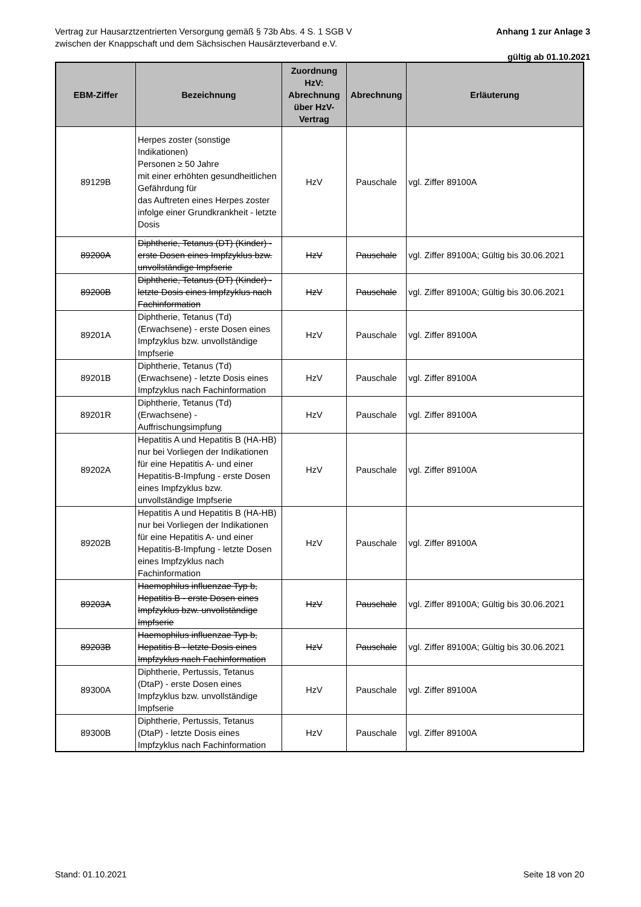Vertrag zur Hausarztzentrierten Versorgung gemäß § 73b Abs. 4 S. 1 SGB V
zwischen der Knappschaft und dem Sächsischen Hausärzteverband e.V.
Anhang 1 zur Anlage 3
gültig ab 01.10.2021
| EBM-Ziffer | Bezeichnung | Zuordnung HzV: Abrechnung über HzV-Vertrag | Abrechnung | Erläuterung |
| --- | --- | --- | --- | --- |
| 89129B | Herpes zoster (sonstige Indikationen) Personen ≥ 50 Jahre mit einer erhöhten gesundheitlichen Gefährdung für das Auftreten eines Herpes zoster infolge einer Grundkrankheit - letzte Dosis | HzV | Pauschale | vgl. Ziffer 89100A |
| 89200A | Diphtherie, Tetanus (DT) (Kinder) - erste Dosen eines Impfzyklus bzw. unvollständige Impfserie | HzV | Pauschale | vgl. Ziffer 89100A; Gültig bis 30.06.2021 |
| 89200B | Diphtherie, Tetanus (DT) (Kinder) - letzte Dosis eines Impfzyklus nach Fachinformation | HzV | Pauschale | vgl. Ziffer 89100A; Gültig bis 30.06.2021 |
| 89201A | Diphtherie, Tetanus (Td) (Erwachsene) - erste Dosen eines Impfzyklus bzw. unvollständige Impfserie | HzV | Pauschale | vgl. Ziffer 89100A |
| 89201B | Diphtherie, Tetanus (Td) (Erwachsene) - letzte Dosis eines Impfzyklus nach Fachinformation | HzV | Pauschale | vgl. Ziffer 89100A |
| 89201R | Diphtherie, Tetanus (Td) (Erwachsene) - Auffrischungsimpfung | HzV | Pauschale | vgl. Ziffer 89100A |
| 89202A | Hepatitis A und Hepatitis B (HA-HB) nur bei Vorliegen der Indikationen für eine Hepatitis A- und einer Hepatitis-B-Impfung - erste Dosen eines Impfzyklus bzw. unvollständige Impfserie | HzV | Pauschale | vgl. Ziffer 89100A |
| 89202B | Hepatitis A und Hepatitis B (HA-HB) nur bei Vorliegen der Indikationen für eine Hepatitis A- und einer Hepatitis-B-Impfung - letzte Dosen eines Impfzyklus nach Fachinformation | HzV | Pauschale | vgl. Ziffer 89100A |
| 89203A | Haemophilus influenzae Typ b, Hepatitis B - erste Dosen eines Impfzyklus bzw. unvollständige Impfserie | HzV | Pauschale | vgl. Ziffer 89100A; Gültig bis 30.06.2021 |
| 89203B | Haemophilus influenzae Typ b, Hepatitis B - letzte Dosis eines Impfzyklus nach Fachinformation | HzV | Pauschale | vgl. Ziffer 89100A; Gültig bis 30.06.2021 |
| 89300A | Diphtherie, Pertussis, Tetanus (DtaP) - erste Dosen eines Impfzyklus bzw. unvollständige Impfserie | HzV | Pauschale | vgl. Ziffer 89100A |
| 89300B | Diphtherie, Pertussis, Tetanus (DtaP) - letzte Dosis eines Impfzyklus nach Fachinformation | HzV | Pauschale | vgl. Ziffer 89100A |
Stand: 01.10.2021 Seite 18 von 20